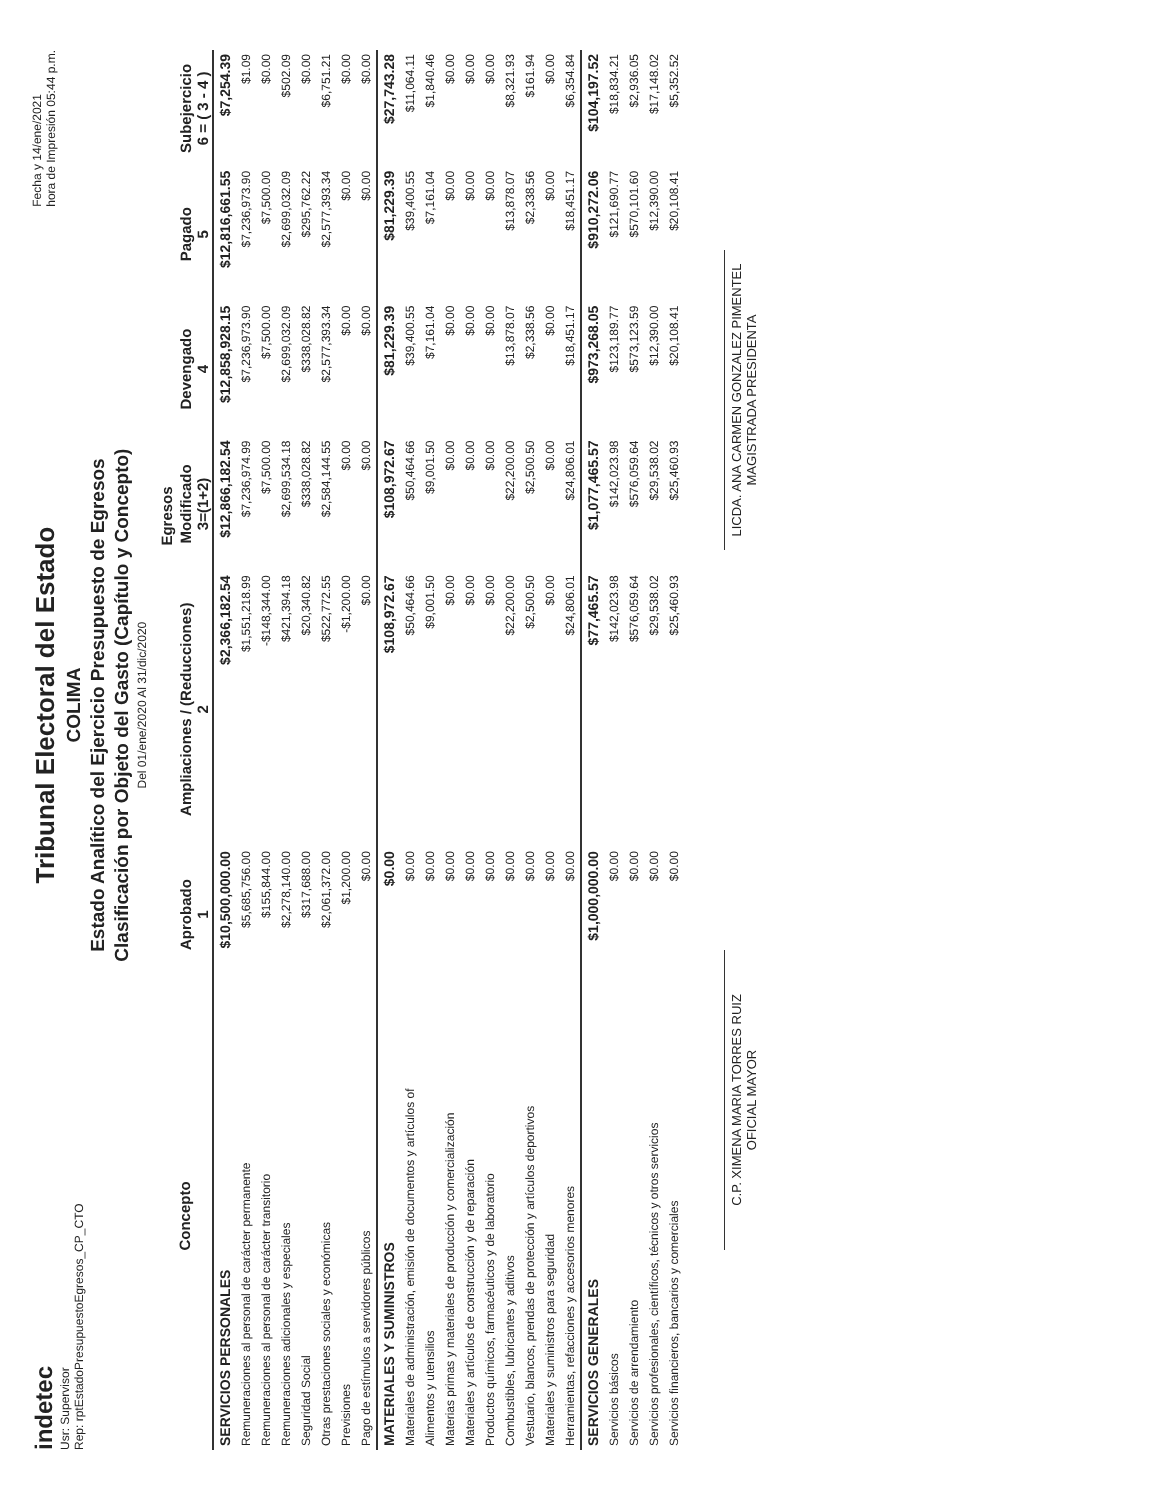indetec
Usr: Supervisor
Rep: rptEstadoPresupuestoEgresos_CP_CTO
Tribunal Electoral del Estado
COLIMA
Estado Analítico del Ejercicio Presupuesto de Egresos
Clasificación por Objeto del Gasto (Capítulo y Concepto)
Del 01/ene/2020 Al 31/dic/2020
Fecha y 14/ene/2021
hora de Impresión 05:44 p.m.
| Concepto | Egresos | | | | | |
| --- | --- | --- | --- | --- | --- | --- |
| | Aprobado 1 | Ampliaciones / (Reducciones) 2 | Modificado 3=(1+2) | Devengado 4 | Pagado 5 | Subejercicio 6 = ( 3 - 4 ) |
| SERVICIOS PERSONALES | $10,500,000.00 | $2,366,182.54 | $12,866,182.54 | $12,858,928.15 | $12,816,661.55 | $7,254.39 |
| Remuneraciones al personal de carácter permanente | $5,685,756.00 | $1,551,218.99 | $7,236,974.99 | $7,236,973.90 | $7,236,973.90 | $1.09 |
| Remuneraciones al personal de carácter transitorio | $155,844.00 | -$148,344.00 | $7,500.00 | $7,500.00 | $7,500.00 | $0.00 |
| Remuneraciones adicionales y especiales | $2,278,140.00 | $421,394.18 | $2,699,534.18 | $2,699,032.09 | $2,699,032.09 | $502.09 |
| Seguridad Social | $317,688.00 | $20,340.82 | $338,028.82 | $338,028.82 | $295,762.22 | $0.00 |
| Otras prestaciones sociales y económicas | $2,061,372.00 | $522,772.55 | $2,584,144.55 | $2,577,393.34 | $2,577,393.34 | $6,751.21 |
| Previsiones | $1,200.00 | -$1,200.00 | $0.00 | $0.00 | $0.00 | $0.00 |
| Pago de estímulos a servidores públicos | $0.00 | $0.00 | $0.00 | $0.00 | $0.00 | $0.00 |
| MATERIALES Y SUMINISTROS | $0.00 | $108,972.67 | $108,972.67 | $81,229.39 | $81,229.39 | $27,743.28 |
| Materiales de administración, emisión de documentos y artículos of | $0.00 | $50,464.66 | $50,464.66 | $39,400.55 | $39,400.55 | $11,064.11 |
| Alimentos y utensilios | $0.00 | $9,001.50 | $9,001.50 | $7,161.04 | $7,161.04 | $1,840.46 |
| Materias primas y materiales de producción y comercialización | $0.00 | $0.00 | $0.00 | $0.00 | $0.00 | $0.00 |
| Materiales y artículos de construcción y de reparación | $0.00 | $0.00 | $0.00 | $0.00 | $0.00 | $0.00 |
| Productos químicos, farmacéuticos y de laboratorio | $0.00 | $0.00 | $0.00 | $0.00 | $0.00 | $0.00 |
| Combustibles, lubricantes y aditivos | $0.00 | $22,200.00 | $22,200.00 | $13,878.07 | $13,878.07 | $8,321.93 |
| Vestuario, blancos, prendas de protección y artículos deportivos | $0.00 | $2,500.50 | $2,500.50 | $2,338.56 | $2,338.56 | $161.94 |
| Materiales y suministros para seguridad | $0.00 | $0.00 | $0.00 | $0.00 | $0.00 | $0.00 |
| Herramientas, refacciones y accesorios menores | $0.00 | $24,806.01 | $24,806.01 | $18,451.17 | $18,451.17 | $6,354.84 |
| SERVICIOS GENERALES | $1,000,000.00 | $77,465.57 | $1,077,465.57 | $973,268.05 | $910,272.06 | $104,197.52 |
| Servicios básicos | $0.00 | $142,023.98 | $142,023.98 | $123,189.77 | $121,690.77 | $18,834.21 |
| Servicios de arrendamiento | $0.00 | $576,059.64 | $576,059.64 | $573,123.59 | $570,101.60 | $2,936.05 |
| Servicios profesionales, científicos, técnicos y otros servicios | $0.00 | $29,538.02 | $29,538.02 | $12,390.00 | $12,390.00 | $17,148.02 |
| Servicios financieros, bancarios y comerciales | $0.00 | $25,460.93 | $25,460.93 | $20,108.41 | $20,108.41 | $5,352.52 |
C.P. XIMENA MARIA TORRES RUIZ
OFICIAL MAYOR
LICDA. ANA CARMEN GONZALEZ PIMENTEL
MAGISTRADA PRESIDENTA